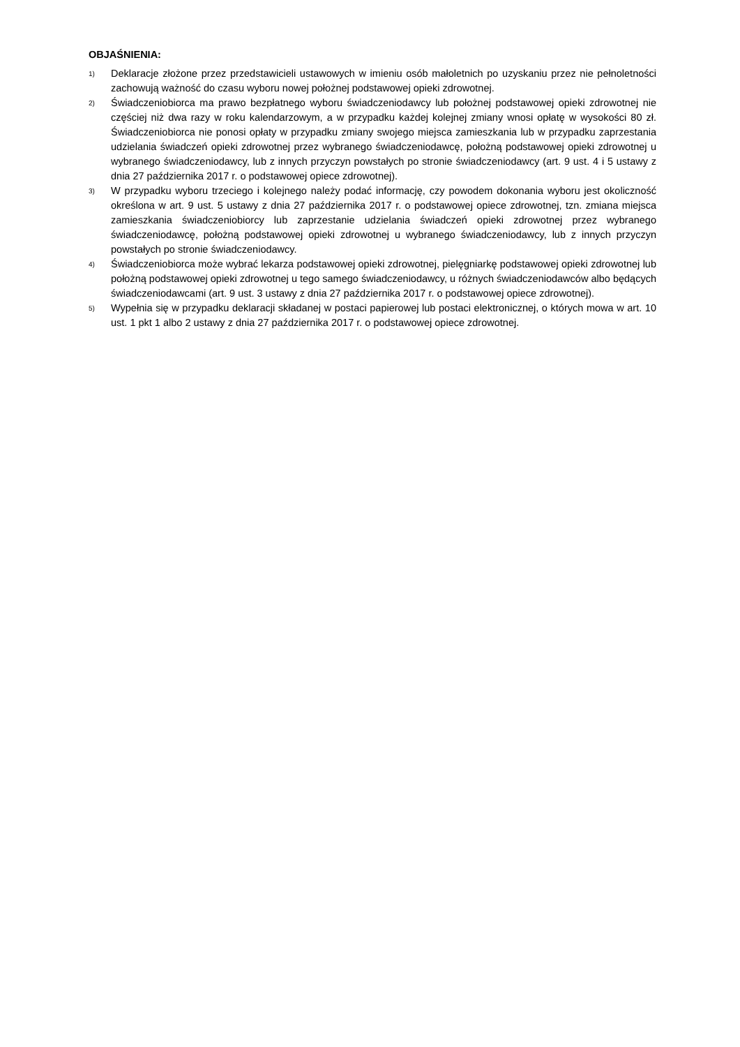OBJAŚNIENIA:
<sup>1)</sup>
Deklaracje złożone przez przedstawicieli ustawowych w imieniu osób małoletnich po uzyskaniu przez nie pełnoletności zachowują ważność do czasu wyboru nowej położnej podstawowej opieki zdrowotnej.
<sup>2)</sup>
Świadczeniobiorca ma prawo bezpłatnego wyboru świadczeniodawcy lub położnej podstawowej opieki zdrowotnej nie częściej niż dwa razy w roku kalendarzowym, a w przypadku każdej kolejnej zmiany wnosi opłatę w wysokości 80 zł. Świadczeniobiorca nie ponosi opłaty w przypadku zmiany swojego miejsca zamieszkania lub w przypadku zaprzestania udzielania świadczeń opieki zdrowotnej przez wybranego świadczeniodawcę, położną podstawowej opieki zdrowotnej u wybranego świadczeniodawcy, lub z innych przyczyn powstałych po stronie świadczeniodawcy (art. 9 ust. 4 i 5 ustawy z dnia 27 października 2017 r. o podstawowej opiece zdrowotnej).
<sup>3)</sup>
W przypadku wyboru trzeciego i kolejnego należy podać informację, czy powodem dokonania wyboru jest okoliczność określona w art. 9 ust. 5 ustawy z dnia 27 października 2017 r. o podstawowej opiece zdrowotnej, tzn. zmiana miejsca zamieszkania świadczeniobiorcy lub zaprzestanie udzielania świadczeń opieki zdrowotnej przez wybranego świadczeniodawcę, położną podstawowej opieki zdrowotnej u wybranego świadczeniodawcy, lub z innych przyczyn powstałych po stronie świadczeniodawcy.
<sup>4)</sup>
Świadczeniobiorca może wybrać lekarza podstawowej opieki zdrowotnej, pielęgniarkę podstawowej opieki zdrowotnej lub położną podstawowej opieki zdrowotnej u tego samego świadczeniodawcy, u różnych świadczeniodawców albo będących świadczeniodawcami (art. 9 ust. 3 ustawy z dnia 27 października 2017 r. o podstawowej opiece zdrowotnej).
<sup>5)</sup>
Wypełnia się w przypadku deklaracji składanej w postaci papierowej lub postaci elektronicznej, o których mowa w art. 10 ust. 1 pkt 1 albo 2 ustawy z dnia 27 października 2017 r. o podstawowej opiece zdrowotnej.